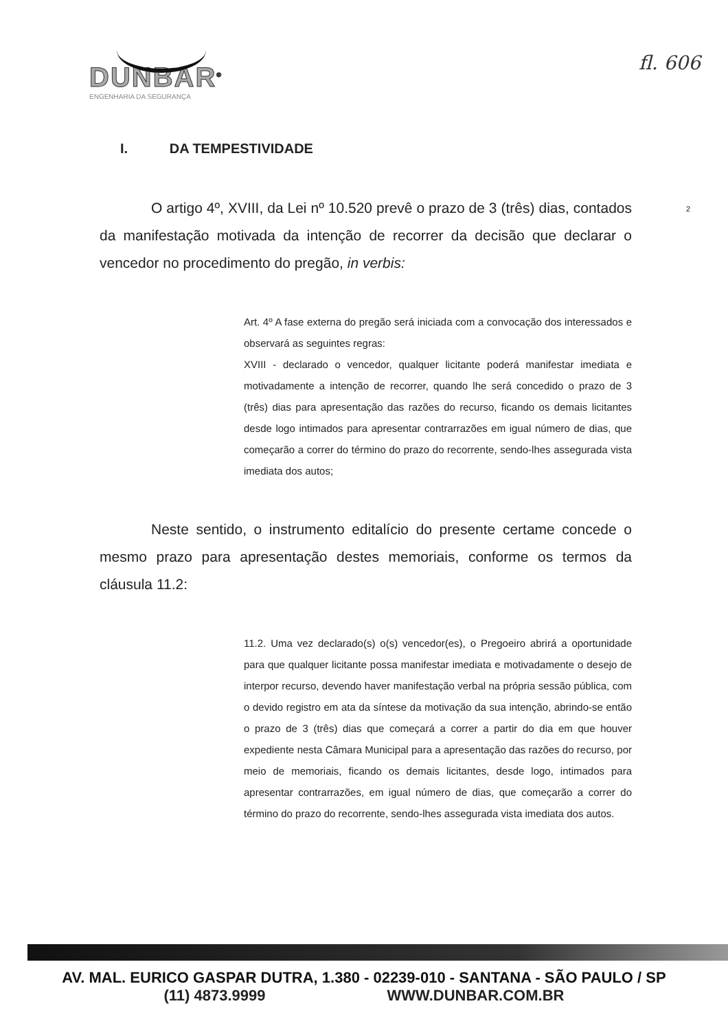DUNBAR<sup>®</sup>
ENGENHARIA DA SEGURANÇA
fl. 606
2
I. DA TEMPESTIVIDADE
O artigo 4º, XVIII, da Lei nº 10.520 prevê o prazo de 3 (três) dias, contados da manifestação motivada da intenção de recorrer da decisão que declarar o vencedor no procedimento do pregão, in verbis:
Art. 4º A fase externa do pregão será iniciada com a convocação dos interessados e observará as seguintes regras:
XVIII - declarado o vencedor, qualquer licitante poderá manifestar imediata e motivadamente a intenção de recorrer, quando lhe será concedido o prazo de 3 (três) dias para apresentação das razões do recurso, ficando os demais licitantes desde logo intimados para apresentar contrarrazões em igual número de dias, que começarão a correr do término do prazo do recorrente, sendo-lhes assegurada vista imediata dos autos;
Neste sentido, o instrumento editalício do presente certame concede o mesmo prazo para apresentação destes memoriais, conforme os termos da cláusula 11.2:
11.2. Uma vez declarado(s) o(s) vencedor(es), o Pregoeiro abrirá a oportunidade para que qualquer licitante possa manifestar imediata e motivadamente o desejo de interpor recurso, devendo haver manifestação verbal na própria sessão pública, com o devido registro em ata da síntese da motivação da sua intenção, abrindo-se então o prazo de 3 (três) dias que começará a correr a partir do dia em que houver expediente nesta Câmara Municipal para a apresentação das razões do recurso, por meio de memoriais, ficando os demais licitantes, desde logo, intimados para apresentar contrarrazões, em igual número de dias, que começarão a correr do término do prazo do recorrente, sendo-lhes assegurada vista imediata dos autos.
AV. MAL. EURICO GASPAR DUTRA, 1.380 - 02239-010 - SANTANA - SÃO PAULO / SP
(11) 4873.9999 WWW.DUNBAR.COM.BR